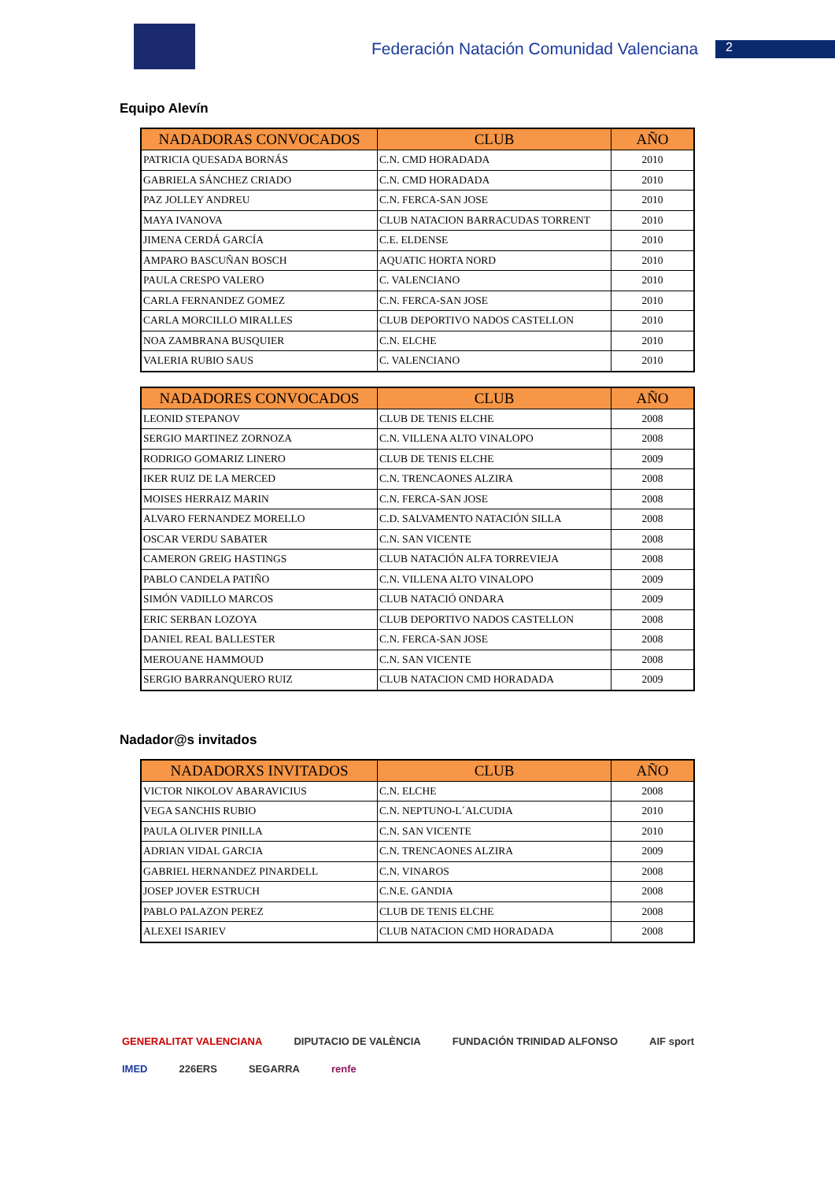Federación Natación Comunidad Valenciana
2
Equipo Alevín
| NADADORAS CONVOCADOS | CLUB | AÑO |
| --- | --- | --- |
| PATRICIA QUESADA BORNÁS | C.N. CMD HORADADA | 2010 |
| GABRIELA SÁNCHEZ CRIADO | C.N. CMD HORADADA | 2010 |
| PAZ JOLLEY ANDREU | C.N. FERCA-SAN JOSE | 2010 |
| MAYA IVANOVA | CLUB NATACION BARRACUDAS TORRENT | 2010 |
| JIMENA CERDÁ GARCÍA | C.E. ELDENSE | 2010 |
| AMPARO BASCUÑAN BOSCH | AQUATIC HORTA NORD | 2010 |
| PAULA CRESPO VALERO | C. VALENCIANO | 2010 |
| CARLA FERNANDEZ GOMEZ | C.N. FERCA-SAN JOSE | 2010 |
| CARLA MORCILLO MIRALLES | CLUB DEPORTIVO NADOS CASTELLON | 2010 |
| NOA ZAMBRANA BUSQUIER | C.N. ELCHE | 2010 |
| VALERIA RUBIO SAUS | C. VALENCIANO | 2010 |
| NADADORES CONVOCADOS | CLUB | AÑO |
| --- | --- | --- |
| LEONID STEPANOV | CLUB DE TENIS ELCHE | 2008 |
| SERGIO MARTINEZ ZORNOZA | C.N. VILLENA ALTO VINALOPO | 2008 |
| RODRIGO GOMARIZ LINERO | CLUB DE TENIS ELCHE | 2009 |
| IKER RUIZ DE LA MERCED | C.N. TRENCAONES ALZIRA | 2008 |
| MOISES HERRAIZ MARIN | C.N. FERCA-SAN JOSE | 2008 |
| ALVARO FERNANDEZ MORELLO | C.D. SALVAMENTO NATACIÓN SILLA | 2008 |
| OSCAR VERDU SABATER | C.N. SAN VICENTE | 2008 |
| CAMERON GREIG HASTINGS | CLUB NATACIÓN ALFA TORREVIEJA | 2008 |
| PABLO CANDELA PATIÑO | C.N. VILLENA ALTO VINALOPO | 2009 |
| SIMÓN VADILLO MARCOS | CLUB NATACIÓ ONDARA | 2009 |
| ERIC SERBAN LOZOYA | CLUB DEPORTIVO NADOS CASTELLON | 2008 |
| DANIEL REAL BALLESTER | C.N. FERCA-SAN JOSE | 2008 |
| MEROUANE HAMMOUD | C.N. SAN VICENTE | 2008 |
| SERGIO BARRANQUERO RUIZ | CLUB NATACION CMD HORADADA | 2009 |
Nadador@s invitados
| NADADORXS INVITADOS | CLUB | AÑO |
| --- | --- | --- |
| VICTOR NIKOLOV ABARAVICIUS | C.N. ELCHE | 2008 |
| VEGA SANCHIS RUBIO | C.N. NEPTUNO-L´ALCUDIA | 2010 |
| PAULA OLIVER PINILLA | C.N. SAN VICENTE | 2010 |
| ADRIAN VIDAL GARCIA | C.N. TRENCAONES ALZIRA | 2009 |
| GABRIEL HERNANDEZ PINARDELL | C.N. VINAROS | 2008 |
| JOSEP JOVER ESTRUCH | C.N.E. GANDIA | 2008 |
| PABLO PALAZON PEREZ | CLUB DE TENIS ELCHE | 2008 |
| ALEXEI ISARIEV | CLUB NATACION CMD HORADADA | 2008 |
GENERALITAT VALENCIANA DIPUTACIO DE VALÈNCIA FUNDACIÓN TRINIDAD ALFONSO AIF sport IMED 226ERS SEGARRA renfe